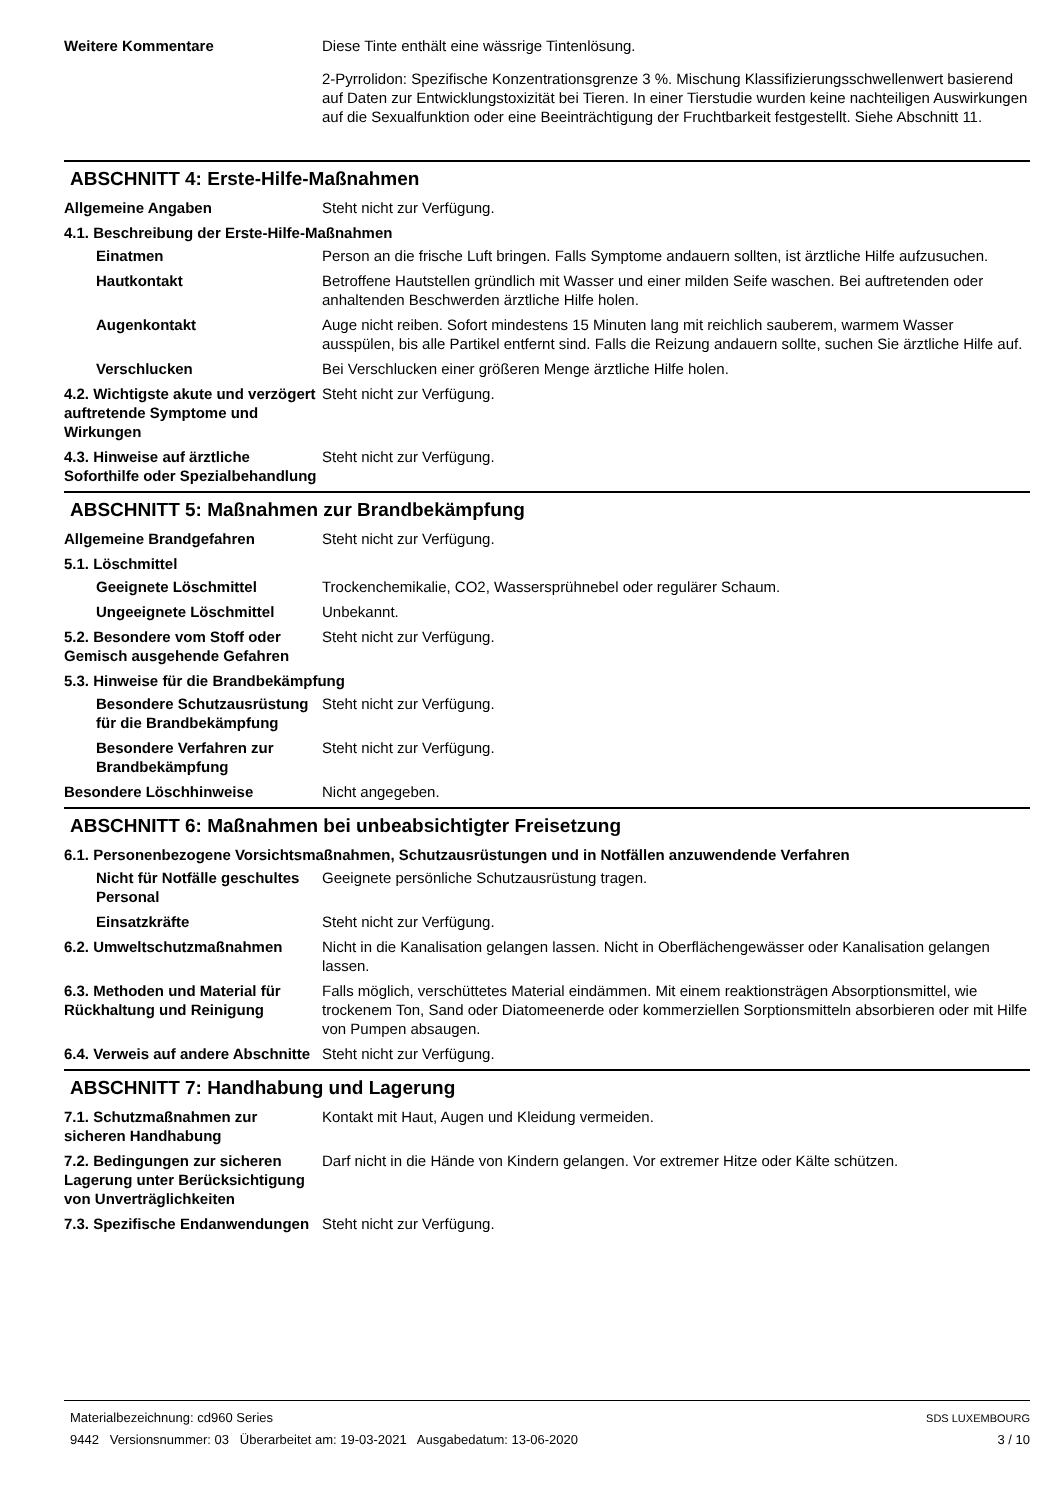Weitere Kommentare Diese Tinte enthält eine wässrige Tintenlösung.
2-Pyrrolidon: Spezifische Konzentrationsgrenze 3 %. Mischung Klassifizierungsschwellenwert basierend auf Daten zur Entwicklungstoxizität bei Tieren. In einer Tierstudie wurden keine nachteiligen Auswirkungen auf die Sexualfunktion oder eine Beeinträchtigung der Fruchtbarkeit festgestellt. Siehe Abschnitt 11.
ABSCHNITT 4: Erste-Hilfe-Maßnahmen
Allgemeine Angaben Steht nicht zur Verfügung.
4.1. Beschreibung der Erste-Hilfe-Maßnahmen
Einatmen Person an die frische Luft bringen. Falls Symptome andauern sollten, ist ärztliche Hilfe aufzusuchen.
Hautkontakt Betroffene Hautstellen gründlich mit Wasser und einer milden Seife waschen. Bei auftretenden oder anhaltenden Beschwerden ärztliche Hilfe holen.
Augenkontakt Auge nicht reiben. Sofort mindestens 15 Minuten lang mit reichlich sauberem, warmem Wasser ausspülen, bis alle Partikel entfernt sind. Falls die Reizung andauern sollte, suchen Sie ärztliche Hilfe auf.
Verschlucken Bei Verschlucken einer größeren Menge ärztliche Hilfe holen.
4.2. Wichtigste akute und verzögert auftretende Symptome und Wirkungen
Steht nicht zur Verfügung.
4.3. Hinweise auf ärztliche Soforthilfe oder Spezialbehandlung
Steht nicht zur Verfügung.
ABSCHNITT 5: Maßnahmen zur Brandbekämpfung
Allgemeine Brandgefahren Steht nicht zur Verfügung.
5.1. Löschmittel
Geeignete Löschmittel Trockenchemikalie, CO2, Wassersprühnebel oder regulärer Schaum.
Ungeeignete Löschmittel Unbekannt.
5.2. Besondere vom Stoff oder Gemisch ausgehende Gefahren
Steht nicht zur Verfügung.
5.3. Hinweise für die Brandbekämpfung
Besondere Schutzausrüstung für die Brandbekämpfung
Steht nicht zur Verfügung.
Besondere Verfahren zur Brandbekämpfung
Steht nicht zur Verfügung.
Besondere Löschhinweise Nicht angegeben.
ABSCHNITT 6: Maßnahmen bei unbeabsichtigter Freisetzung
6.1. Personenbezogene Vorsichtsmaßnahmen, Schutzausrüstungen und in Notfällen anzuwendende Verfahren
Nicht für Notfälle geschultes Personal
Geeignete persönliche Schutzausrüstung tragen.
Einsatzkräfte Steht nicht zur Verfügung.
6.2. Umweltschutzmaßnahmen Nicht in die Kanalisation gelangen lassen. Nicht in Oberflächengewässer oder Kanalisation gelangen lassen.
6.3. Methoden und Material für Rückhaltung und Reinigung
Falls möglich, verschüttetes Material eindämmen. Mit einem reaktionsträgen Absorptionsmittel, wie trockenem Ton, Sand oder Diatomeenerde oder kommerziellen Sorptionsmitteln absorbieren oder mit Hilfe von Pumpen absaugen.
6.4. Verweis auf andere Abschnitte
Steht nicht zur Verfügung.
ABSCHNITT 7: Handhabung und Lagerung
7.1. Schutzmaßnahmen zur sicheren Handhabung
Kontakt mit Haut, Augen und Kleidung vermeiden.
7.2. Bedingungen zur sicheren Lagerung unter Berücksichtigung von Unverträglichkeiten
Darf nicht in die Hände von Kindern gelangen. Vor extremer Hitze oder Kälte schützen.
7.3. Spezifische Endanwendungen
Steht nicht zur Verfügung.
Materialbezeichnung: cd960 Series
9442 Versionsnummer: 03 Überarbeitet am: 19-03-2021 Ausgabedatum: 13-06-2020
SDS LUXEMBOURG
3 / 10